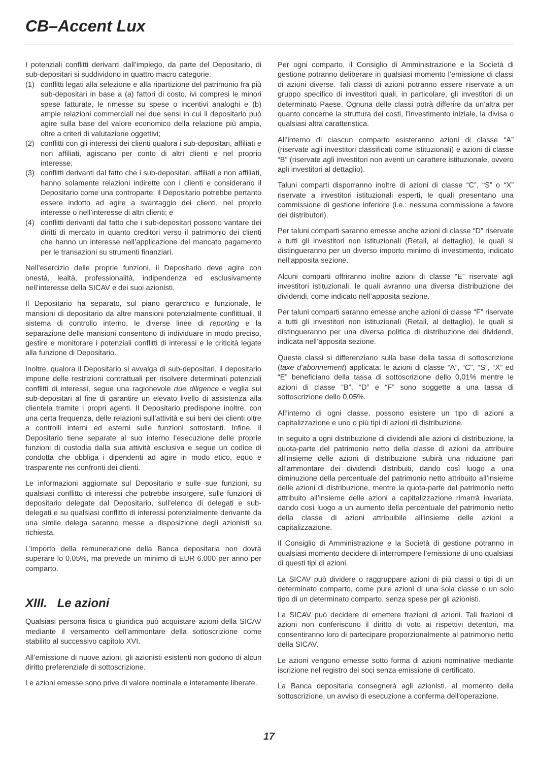CB–Accent Lux
I potenziali conflitti derivanti dall’impiego, da parte del Depositario, di sub-depositari si suddividono in quattro macro categorie:
(1) conflitti legati alla selezione e alla ripartizione del patrimonio fra più sub-depositari in base a (a) fattori di costo, ivi compresi le minori spese fatturate, le rimesse su spese o incentivi analoghi e (b) ampie relazioni commerciali nei due sensi in cui il depositario può agire sulla base del valore economico della relazione più ampia, oltre a criteri di valutazione oggettivi;
(2) conflitti con gli interessi dei clienti qualora i sub-depositari, affiliati e non affiliati, agiscano per conto di altri clienti e nel proprio interesse;
(3) conflitti derivanti dal fatto che i sub-depositari, affiliati e non affiliati, hanno solamente relazioni indirette con i clienti e considerano il Depositario come una controparte; il Depositario potrebbe pertanto essere indotto ad agire a svantaggio dei clienti, nel proprio interesse o nell’interesse di altri clienti; e
(4) conflitti derivanti dal fatto che i sub-depositari possono vantare dei diritti di mercato in quanto creditori verso il patrimonio dei clienti che hanno un interesse nell’applicazione del mancato pagamento per le transazioni su strumenti finanziari.
Nell’esercizio delle proprie funzioni, il Depositario deve agire con onestà, lealtà, professionalità, indipendenza ed esclusivamente nell’interesse della SICAV e dei suoi azionisti.
Il Depositario ha separato, sul piano gerarchico e funzionale, le mansioni di depositario da altre mansioni potenzialmente conflittuali. Il sistema di controllo interno, le diverse linee di reporting e la separazione delle mansioni consentono di individuare in modo preciso, gestire e monitorare i potenziali conflitti di interessi e le criticità legate alla funzione di Depositario.
Inoltre, qualora il Depositario si avvalga di sub-depositari, il depositario impone delle restrizioni contrattuali per risolvere determinati potenziali conflitti di interessi, segue una ragionevole due diligence e veglia sui sub-depositari al fine di garantire un elevato livello di assistenza alla clientela tramite i propri agenti. Il Depositario predispone inoltre, con una certa frequenza, delle relazioni sull’attività e sui beni dei clienti oltre a controlli interni ed esterni sulle funzioni sottostanti. Infine, il Depositario tiene separate al suo interno l’esecuzione delle proprie funzioni di custodia dalla sua attività esclusiva e segue un codice di condotta che obbliga i dipendenti ad agire in modo etico, equo e trasparente nei confronti dei clienti.
Le informazioni aggiornate sul Depositario e sulle sue funzioni, su qualsiasi conflitto di interessi che potrebbe insorgere, sulle funzioni di depositario delegate dal Depositario, sull’elenco di delegati e sub-delegati e su qualsiasi conflitto di interessi potenzialmente derivante da una simile delega saranno messe a disposizione degli azionisti su richiesta.
L’importo della remunerazione della Banca depositaria non dovrà superare lo 0,05%, ma prevede un minimo di EUR 6.000 per anno per comparto.
XIII. Le azioni
Qualsiasi persona fisica o giuridica può acquistare azioni della SICAV mediante il versamento dell’ammontare della sottoscrizione come stabilito al successivo capitolo XVI.
All’emissione di nuove azioni, gli azionisti esistenti non godono di alcun diritto preferenziale di sottoscrizione.
Le azioni emesse sono prive di valore nominale e interamente liberate.
Per ogni comparto, il Consiglio di Amministrazione e la Società di gestione potranno deliberare in qualsiasi momento l’emissione di classi di azioni diverse. Tali classi di azioni potranno essere riservate a un gruppo specifico di investitori quali, in particolare, gli investitori di un determinato Paese. Ognuna delle classi potrà differire da un’altra per quanto concerne la struttura dei costi, l’investimento iniziale, la divisa o qualsiasi altra caratteristica.
All’interno di ciascun comparto esisteranno azioni di classe “A” (riservate agli investitori classificati come istituzionali) e azioni di classe “B” (riservate agli investitori non aventi un carattere istituzionale, ovvero agli investitori al dettaglio).
Taluni comparti disporranno inoltre di azioni di classe “C”, “S” o “X” riservate a investitori istituzionali esperti, le quali presentano una commissione di gestione inferiore (i.e.: nessuna commissione a favore dei distributori).
Per taluni comparti saranno emesse anche azioni di classe “D” riservate a tutti gli investitori non istituzionali (Retail, al dettaglio), le quali si distingueranno per un diverso importo minimo di investimento, indicato nell’apposita sezione.
Alcuni comparti offriranno inoltre azioni di classe “E” riservate agli investitori istituzionali, le quali avranno una diversa distribuzione dei dividendi, come indicato nell’apposita sezione.
Per taluni comparti saranno emesse anche azioni di classe “F” riservate a tutti gli investitori non istituzionali (Retail, al dettaglio), le quali si distingueranno per una diversa politica di distribuzione dei dividendi, indicata nell’apposita sezione.
Queste classi si differenziano sulla base della tassa di sottoscrizione (taxe d’abonnement) applicata: le azioni di classe “A”, “C”, “S”, “X” ed “E” beneficiano della tassa di sottoscrizione dello 0,01% mentre le azioni di classe “B”, “D” e “F” sono soggette a una tassa di sottoscrizione dello 0,05%.
All’interno di ogni classe, possono esistere un tipo di azioni a capitalizzazione e uno o più tipi di azioni di distribuzione.
In seguito a ogni distribuzione di dividendi alle azioni di distribuzione, la quota-parte del patrimonio netto della classe di azioni da attribuire all’insieme delle azioni di distribuzione subirà una riduzione pari all’ammontare dei dividendi distribuiti, dando così luogo a una diminuzione della percentuale del patrimonio netto attribuito all’insieme delle azioni di distribuzione, mentre la quota-parte del patrimonio netto attribuito all’insieme delle azioni a capitalizzazione rimarrà invariata, dando così luogo a un aumento della percentuale del patrimonio netto della classe di azioni attribuibile all’insieme delle azioni a capitalizzazione.
Il Consiglio di Amministrazione e la Società di gestione potranno in qualsiasi momento decidere di interrompere l’emissione di uno qualsiasi di questi tipi di azioni.
La SICAV può dividere o raggruppare azioni di più classi o tipi di un determinato comparto, come pure azioni di una sola classe o un solo tipo di un determinato comparto, senza spese per gli azionisti.
La SICAV può decidere di emettere frazioni di azioni. Tali frazioni di azioni non conferiscono il diritto di voto ai rispettivi detentori, ma consentiranno loro di partecipare proporzionalmente al patrimonio netto della SICAV.
Le azioni vengono emesse sotto forma di azioni nominative mediante iscrizione nel registro dei soci senza emissione di certificato.
La Banca depositaria consegnerà agli azionisti, al momento della sottoscrizione, un avviso di esecuzione a conferma dell’operazione.
17